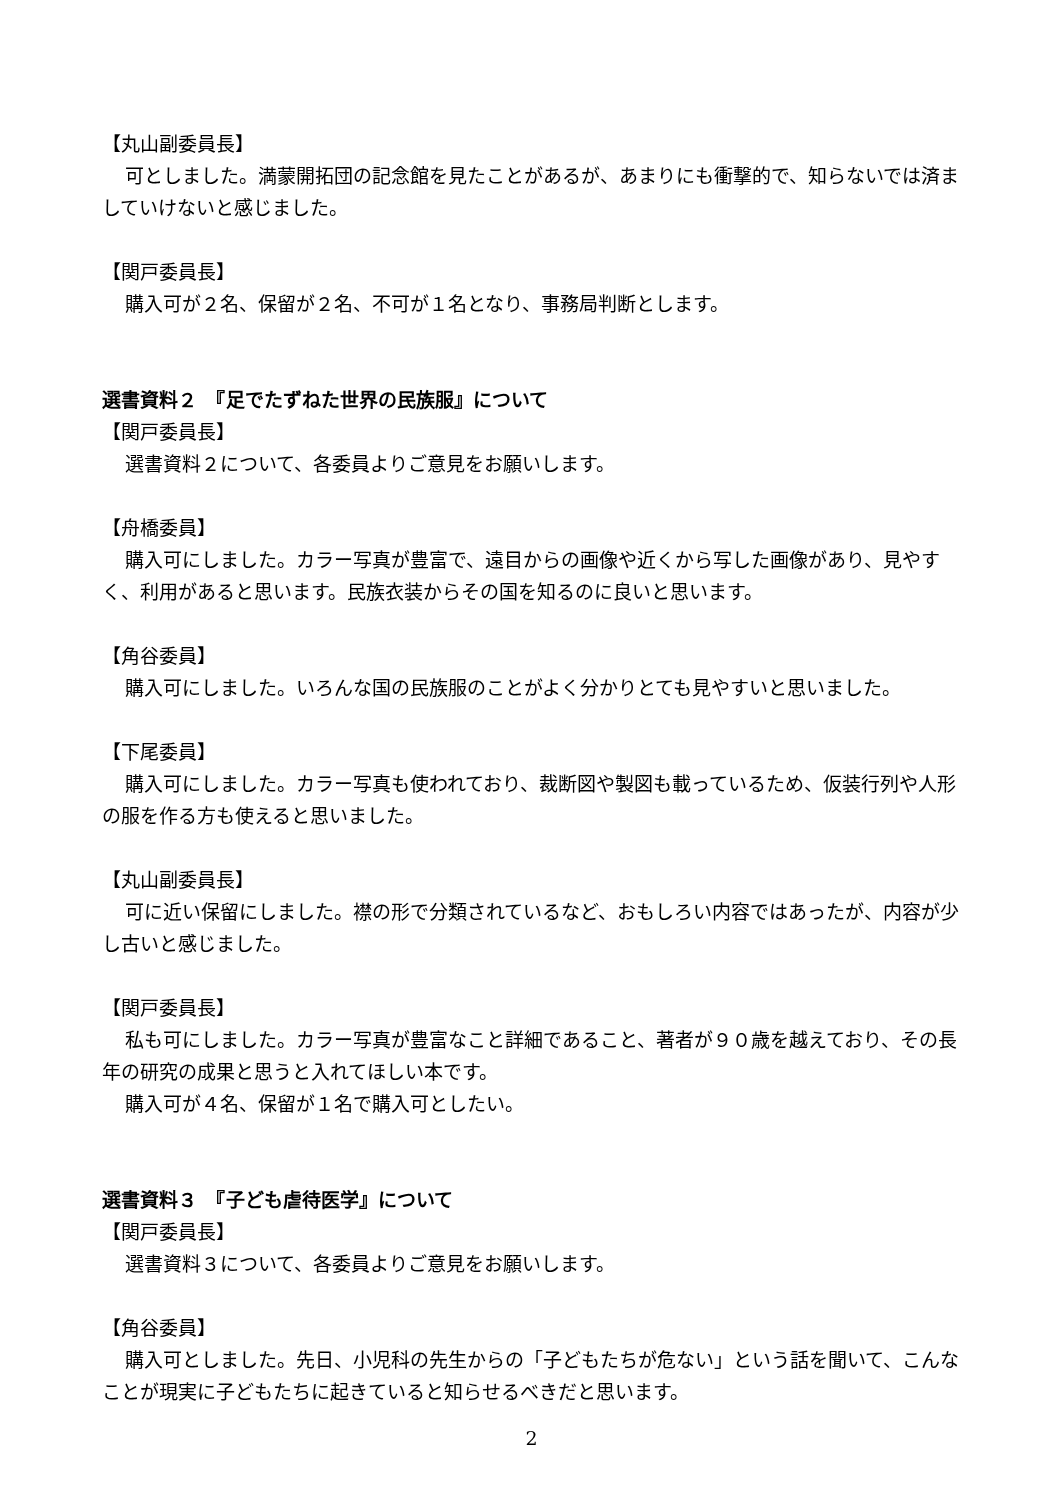【丸山副委員長】
可としました。満蒙開拓団の記念館を見たことがあるが、あまりにも衝撃的で、知らないでは済ましていけないと感じました。
【関戸委員長】
購入可が２名、保留が２名、不可が１名となり、事務局判断とします。
選書資料２　『足でたずねた世界の民族服』について
【関戸委員長】
選書資料２について、各委員よりご意見をお願いします。
【舟橋委員】
購入可にしました。カラー写真が豊富で、遠目からの画像や近くから写した画像があり、見やすく、利用があると思います。民族衣装からその国を知るのに良いと思います。
【角谷委員】
購入可にしました。いろんな国の民族服のことがよく分かりとても見やすいと思いました。
【下尾委員】
購入可にしました。カラー写真も使われており、裁断図や製図も載っているため、仮装行列や人形の服を作る方も使えると思いました。
【丸山副委員長】
可に近い保留にしました。襟の形で分類されているなど、おもしろい内容ではあったが、内容が少し古いと感じました。
【関戸委員長】
私も可にしました。カラー写真が豊富なこと詳細であること、著者が９０歳を越えており、その長年の研究の成果と思うと入れてほしい本です。
購入可が４名、保留が１名で購入可としたい。
選書資料３　『子ども虐待医学』について
【関戸委員長】
選書資料３について、各委員よりご意見をお願いします。
【角谷委員】
購入可としました。先日、小児科の先生からの「子どもたちが危ない」という話を聞いて、こんなことが現実に子どもたちに起きていると知らせるべきだと思います。
2